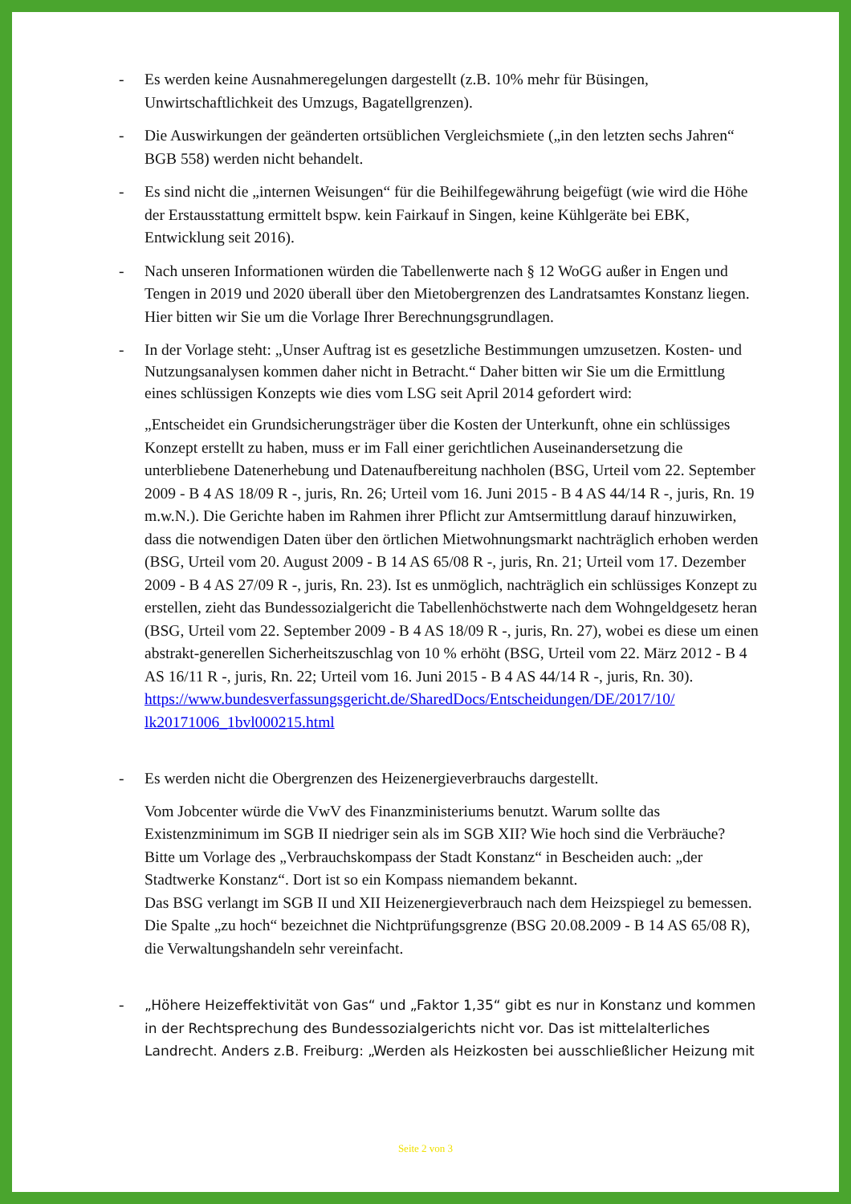- Es werden keine Ausnahmeregelungen dargestellt (z.B. 10% mehr für Büsingen, Unwirtschaftlichkeit des Umzugs, Bagatellgrenzen).
- Die Auswirkungen der geänderten ortsüblichen Vergleichsmiete („in den letzten sechs Jahren“ BGB 558) werden nicht behandelt.
- Es sind nicht die „internen Weisungen“ für die Beihilfegewährung beigefügt (wie wird die Höhe der Erstausstattung ermittelt bspw. kein Fairkauf in Singen, keine Kühlgeräte bei EBK, Entwicklung seit 2016).
- Nach unseren Informationen würden die Tabellenwerte nach § 12 WoGG außer in Engen und Tengen in 2019 und 2020 überall über den Mietobergrenzen des Landratsamtes Konstanz liegen. Hier bitten wir Sie um die Vorlage Ihrer Berechnungsgrundlagen.
-
In der Vorlage steht: „Unser Auftrag ist es gesetzliche Bestimmungen umzusetzen. Kosten- und Nutzungsanalysen kommen daher nicht in Betracht.“ Daher bitten wir Sie um die Ermittlung eines schlüssigen Konzepts wie dies vom LSG seit April 2014 gefordert wird:
„Entscheidet ein Grundsicherungsträger über die Kosten der Unterkunft, ohne ein schlüssiges Konzept erstellt zu haben, muss er im Fall einer gerichtlichen Auseinandersetzung die unterbliebene Datenerhebung und Datenaufbereitung nachholen (BSG, Urteil vom 22. September 2009 - B 4 AS 18/09 R -, juris, Rn. 26; Urteil vom 16. Juni 2015 - B 4 AS 44/14 R -, juris, Rn. 19 m.w.N.). Die Gerichte haben im Rahmen ihrer Pflicht zur Amtsermittlung darauf hinzuwirken, dass die notwendigen Daten über den örtlichen Mietwohnungsmarkt nachträglich erhoben werden (BSG, Urteil vom 20. August 2009 - B 14 AS 65/08 R -, juris, Rn. 21; Urteil vom 17. Dezember 2009 - B 4 AS 27/09 R -, juris, Rn. 23). Ist es unmöglich, nachträglich ein schlüssiges Konzept zu erstellen, zieht das Bundessozialgericht die Tabellenhöchstwerte nach dem Wohngeldgesetz heran (BSG, Urteil vom 22. September 2009 - B 4 AS 18/09 R -, juris, Rn. 27), wobei es diese um einen abstrakt-generellen Sicherheitszuschlag von 10 % erhöht (BSG, Urteil vom 22. März 2012 - B 4 AS 16/11 R -, juris, Rn. 22; Urteil vom 16. Juni 2015 - B 4 AS 44/14 R -, juris, Rn. 30).
https://www.bundesverfassungsgericht.de/SharedDocs/Entscheidungen/DE/2017/10/ lk20171006_1bvl000215.html
- Es werden nicht die Obergrenzen des Heizenergieverbrauchs dargestellt.
Vom Jobcenter würde die VwV des Finanzministeriums benutzt. Warum sollte das Existenzminimum im SGB II niedriger sein als im SGB XII? Wie hoch sind die Verbräuche?
Bitte um Vorlage des „Verbrauchskompass der Stadt Konstanz“ in Bescheiden auch: „der Stadtwerke Konstanz“. Dort ist so ein Kompass niemandem bekannt.
Das BSG verlangt im SGB II und XII Heizenergieverbrauch nach dem Heizspiegel zu bemessen. Die Spalte „zu hoch“ bezeichnet die Nichtprüfungsgrenze (BSG 20.08.2009 - B 14 AS 65/08 R), die Verwaltungshandeln sehr vereinfacht.
- „Höhere Heizeffektivität von Gas“ und „Faktor 1,35“ gibt es nur in Konstanz und kommen in der Rechtsprechung des Bundessozialgerichts nicht vor. Das ist mittelalterliches Landrecht. Anders z.B. Freiburg: „Werden als Heizkosten bei ausschließlicher Heizung mit
Seite 2 von 3